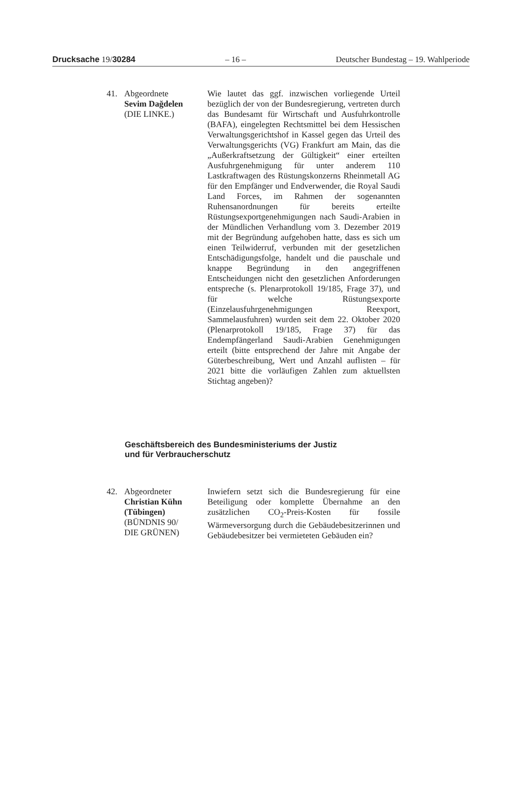Drucksache 19/30284 – 16 – Deutscher Bundestag – 19. Wahlperiode
41. Abgeordnete
Sevim Dağdelen
(DIE LINKE.)
Wie lautet das ggf. inzwischen vorliegende Urteil bezüglich der von der Bundesregierung, vertreten durch das Bundesamt für Wirtschaft und Ausfuhrkontrolle (BAFA), eingelegten Rechtsmittel bei dem Hessischen Verwaltungsgerichtshof in Kassel gegen das Urteil des Verwaltungsgerichts (VG) Frankfurt am Main, das die „Außerkraftsetzung der Gültigkeit“ einer erteilten Ausfuhrgenehmigung für unter anderem 110 Lastkraftwagen des Rüstungskonzerns Rheinmetall AG für den Empfänger und Endverwender, die Royal Saudi Land Forces, im Rahmen der sogenannten Ruhensanordnungen für bereits erteilte Rüstungsexportgenehmigungen nach Saudi-Arabien in der Mündlichen Verhandlung vom 3. Dezember 2019 mit der Begründung aufgehoben hatte, dass es sich um einen Teilwiderruf, verbunden mit der gesetzlichen Entschädigungsfolge, handelt und die pauschale und knappe Begründung in den angegriffenen Entscheidungen nicht den gesetzlichen Anforderungen entspreche (s. Plenarprotokoll 19/185, Frage 37), und für welche Rüstungsexporte (Einzelausfuhrgenehmigungen Reexport, Sammelausfuhren) wurden seit dem 22. Oktober 2020 (Plenarprotokoll 19/185, Frage 37) für das Endempfängerland Saudi-Arabien Genehmigungen erteilt (bitte entsprechend der Jahre mit Angabe der Güterbeschreibung, Wert und Anzahl auflisten – für 2021 bitte die vorläufigen Zahlen zum aktuellsten Stichtag angeben)?
Geschäftsbereich des Bundesministeriums der Justiz
und für Verbraucherschutz
42. Abgeordneter
Christian Kühn
(Tübingen)
(BÜNDNIS 90/
DIE GRÜNEN)
Inwiefern setzt sich die Bundesregierung für eine Beteiligung oder komplette Übernahme an den zusätzlichen CO<sub>2</sub>-Preis-Kosten für fossile Wärmeversorgung durch die Gebäudebesitzerinnen und Gebäudebesitzer bei vermieteten Gebäuden ein?